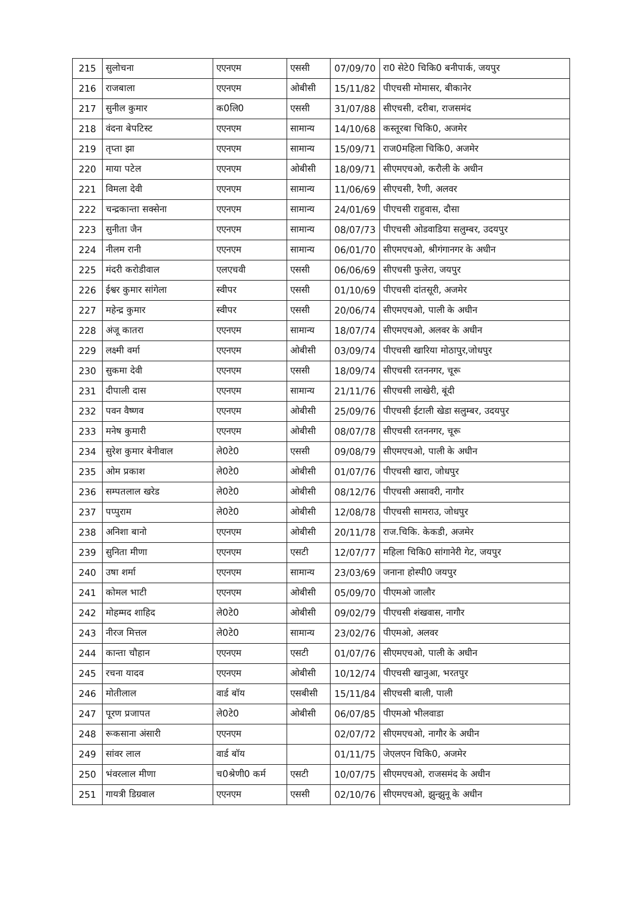| 215 | सुलोचना | एएनएम | एससी | 07/09/70 | रा0 सेटे0 चिकि0 बनीपार्क, जयपुर |
| 216 | राजबाला | एएनएम | ओबीसी | 15/11/82 | पीएचसी मोमासर, बीकानेर |
| 217 | सुनील कुमार | क0लि0 | एससी | 31/07/88 | सीएचसी, दरीबा, राजसमंद |
| 218 | वंदना बेपटिस्ट | एएनएम | सामान्य | 14/10/68 | कस्तूरबा चिकि0, अजमेर |
| 219 | तृप्ता झा | एएनएम | सामान्य | 15/09/71 | राज0महिला चिकि0, अजमेर |
| 220 | माया पटेल | एएनएम | ओबीसी | 18/09/71 | सीएमएचओ, करौली के अधीन |
| 221 | विमला देवी | एएनएम | सामान्य | 11/06/69 | सीएचसी, रैणी, अलवर |
| 222 | चन्द्रकान्ता सक्सेना | एएनएम | सामान्य | 24/01/69 | पीएचसी राहुवास, दौसा |
| 223 | सुनीता जैन | एएनएम | सामान्य | 08/07/73 | पीएचसी ओडवाडिया सलुम्बर, उदयपुर |
| 224 | नीलम रानी | एएनएम | सामान्य | 06/01/70 | सीएमएचओ, श्रीगंगानगर के अधीन |
| 225 | मंदरी करोडीवाल | एलएचवी | एससी | 06/06/69 | सीएचसी फुलेरा, जयपुर |
| 226 | ईश्वर कुमार सांगेला | स्वीपर | एससी | 01/10/69 | पीएचसी दांतसूरी, अजमेर |
| 227 | महेन्द्र कुमार | स्वीपर | एससी | 20/06/74 | सीएमएचओ, पाली के अधीन |
| 228 | अंजू कातरा | एएनएम | सामान्य | 18/07/74 | सीएमएचओ, अलवर के अधीन |
| 229 | लक्ष्मी वर्मा | एएनएम | ओबीसी | 03/09/74 | पीएचसी खारिया मोठापुर,जोधपुर |
| 230 | सुकमा देवी | एएनएम | एससी | 18/09/74 | सीएचसी रतननगर, चूरू |
| 231 | दीपाली दास | एएनएम | सामान्य | 21/11/76 | सीएचसी लाखेरी, बूंदी |
| 232 | पवन वैष्णव | एएनएम | ओबीसी | 25/09/76 | पीएचसी ईटाली खेडा सलुम्बर, उदयपुर |
| 233 | मनेष कुमारी | एएनएम | ओबीसी | 08/07/78 | सीएचसी रतननगर, चूरू |
| 234 | सुरेश कुमार बेनीवाल | ले0टे0 | एससी | 09/08/79 | सीएमएचओ, पाली के अधीन |
| 235 | ओम प्रकाश | ले0टे0 | ओबीसी | 01/07/76 | पीएचसी खारा, जोधपुर |
| 236 | सम्पतलाल खरेड | ले0टे0 | ओबीसी | 08/12/76 | पीएचसी असावरी, नागौर |
| 237 | पप्पुराम | ले0टे0 | ओबीसी | 12/08/78 | पीएचसी सामराउ, जोधपुर |
| 238 | अनिशा बानो | एएनएम | ओबीसी | 20/11/78 | राज.चिकि. केकडी, अजमेर |
| 239 | सुनिता मीणा | एएनएम | एसटी | 12/07/77 | महिला चिकि0 सांगानेरी गेट, जयपुर |
| 240 | उषा शर्मा | एएनएम | सामान्य | 23/03/69 | जनाना होस्पी0 जयपुर |
| 241 | कोमल भाटी | एएनएम | ओबीसी | 05/09/70 | पीएमओ जालौर |
| 242 | मोहम्मद शाहिद | ले0टे0 | ओबीसी | 09/02/79 | पीएचसी शंखवास, नागौर |
| 243 | नीरज मित्तल | ले0टे0 | सामान्य | 23/02/76 | पीएमओ, अलवर |
| 244 | कान्ता चौहान | एएनएम | एसटी | 01/07/76 | सीएमएचओ, पाली के अधीन |
| 245 | रचना यादव | एएनएम | ओबीसी | 10/12/74 | पीएचसी खानुआ, भरतपुर |
| 246 | मोतीलाल | वार्ड बॉय | एसबीसी | 15/11/84 | सीएचसी बाली, पाली |
| 247 | पूरण प्रजापत | ले0टे0 | ओबीसी | 06/07/85 | पीएमओ भीलवाडा |
| 248 | रूकसाना अंसारी | एएनएम | | 02/07/72 | सीएमएचओ, नागौर के अधीन |
| 249 | सांवर लाल | वार्ड बॉय | | 01/11/75 | जेएलएन चिकि0, अजमेर |
| 250 | भंवरलाल मीणा | च0श्रेणी0 कर्म | एसटी | 10/07/75 | सीएमएचओ, राजसमंद के अधीन |
| 251 | गायत्री डिग्रवाल | एएनएम | एससी | 02/10/76 | सीएमएचओ, झुन्झुनू के अधीन |